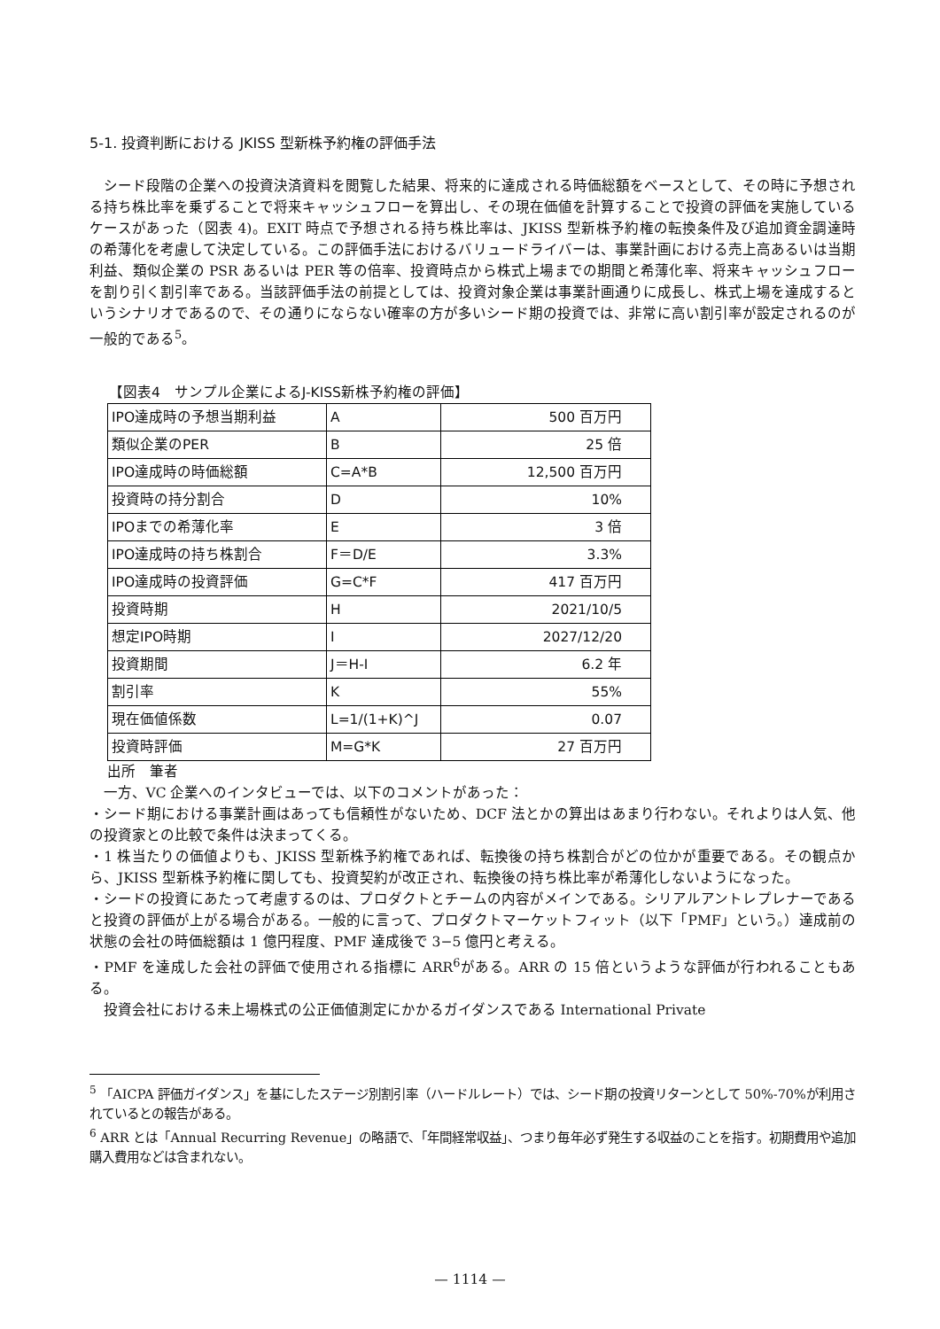5-1. 投資判断における JKISS 型新株予約権の評価手法
シード段階の企業への投資決済資料を閲覧した結果、将来的に達成される時価総額をベースとして、その時に予想される持ち株比率を乗ずることで将来キャッシュフローを算出し、その現在価値を計算することで投資の評価を実施しているケースがあった（図表 4)。EXIT 時点で予想される持ち株比率は、JKISS 型新株予約権の転換条件及び追加資金調達時の希薄化を考慮して決定している。この評価手法におけるバリュードライバーは、事業計画における売上高あるいは当期利益、類似企業の PSR あるいは PER 等の倍率、投資時点から株式上場までの期間と希薄化率、将来キャッシュフローを割り引く割引率である。当該評価手法の前提としては、投資対象企業は事業計画通りに成長し、株式上場を達成するというシナリオであるので、その通りにならない確率の方が多いシード期の投資では、非常に高い割引率が設定されるのが一般的である<sup>5</sup>。
【図表4　サンプル企業によるJ-KISS新株予約権の評価】
| IPO達成時の予想当期利益 | A | 500 百万円 |
| 類似企業のPER | B | 25 倍 |
| IPO達成時の時価総額 | C=A*B | 12,500 百万円 |
| 投資時の持分割合 | D | 10% |
| IPOまでの希薄化率 | E | 3 倍 |
| IPO達成時の持ち株割合 | F＝D/E | 3.3% |
| IPO達成時の投資評価 | G=C*F | 417 百万円 |
| 投資時期 | H | 2021/10/5 |
| 想定IPO時期 | I | 2027/12/20 |
| 投資期間 | J＝H-I | 6.2 年 |
| 割引率 | K | 55% |
| 現在価値係数 | L=1/(1+K)^J | 0.07 |
| 投資時評価 | M=G*K | 27 百万円 |
出所　筆者
一方、VC 企業へのインタビューでは、以下のコメントがあった：
・シード期における事業計画はあっても信頼性がないため、DCF 法とかの算出はあまり行わない。それよりは人気、他の投資家との比較で条件は決まってくる。
・1 株当たりの価値よりも、JKISS 型新株予約権であれば、転換後の持ち株割合がどの位かが重要である。その観点から、JKISS 型新株予約権に関しても、投資契約が改正され、転換後の持ち株比率が希薄化しないようになった。
・シードの投資にあたって考慮するのは、プロダクトとチームの内容がメインである。シリアルアントレプレナーであると投資の評価が上がる場合がある。一般的に言って、プロダクトマーケットフィット（以下「PMF」という。）達成前の状態の会社の時価総額は 1 億円程度、PMF 達成後で 3−5 億円と考える。
・PMF を達成した会社の評価で使用される指標に ARR<sup>6</sup>がある。ARR の 15 倍というような評価が行われることもある。
投資会社における未上場株式の公正価値測定にかかるガイダンスである International Private
<sup>5</sup> 「AICPA 評価ガイダンス」を基にしたステージ別割引率（ハードルレート）では、シード期の投資リターンとして 50%-70%が利用されているとの報告がある。
<sup>6</sup> ARR とは「Annual Recurring Revenue」の略語で、「年間経常収益」、つまり毎年必ず発生する収益のことを指す。初期費用や追加購入費用などは含まれない。
— 1114 —